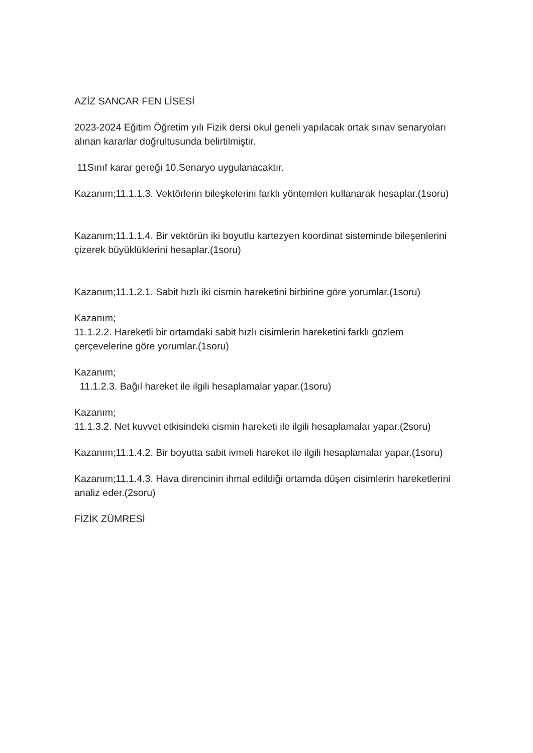AZİZ SANCAR FEN LİSESİ
2023-2024 Eğitim Öğretim yılı Fizik dersi okul geneli yapılacak ortak sınav senaryoları alınan kararlar doğrultusunda belirtilmiştir.
11Sınıf karar gereği 10.Senaryo uygulanacaktır.
Kazanım;11.1.1.3. Vektörlerin bileşkelerini farklı yöntemleri kullanarak hesaplar.(1soru)
Kazanım;11.1.1.4. Bir vektörün iki boyutlu kartezyen koordinat sisteminde bileşenlerini çizerek büyüklüklerini hesaplar.(1soru)
Kazanım;11.1.2.1. Sabit hızlı iki cismin hareketini birbirine göre yorumlar.(1soru)
Kazanım;
11.1.2.2. Hareketli bir ortamdaki sabit hızlı cisimlerin hareketini farklı gözlem çerçevelerine göre yorumlar.(1soru)
Kazanım;
11.1.2.3. Bağıl hareket ile ilgili hesaplamalar yapar.(1soru)
Kazanım;
11.1.3.2. Net kuvvet etkisindeki cismin hareketi ile ilgili hesaplamalar yapar.(2soru)
Kazanım;11.1.4.2. Bir boyutta sabit ivmeli hareket ile ilgili hesaplamalar yapar.(1soru)
Kazanım;11.1.4.3. Hava direncinin ihmal edildiği ortamda düşen cisimlerin hareketlerini analiz eder.(2soru)
FİZİK ZÜMRESİ